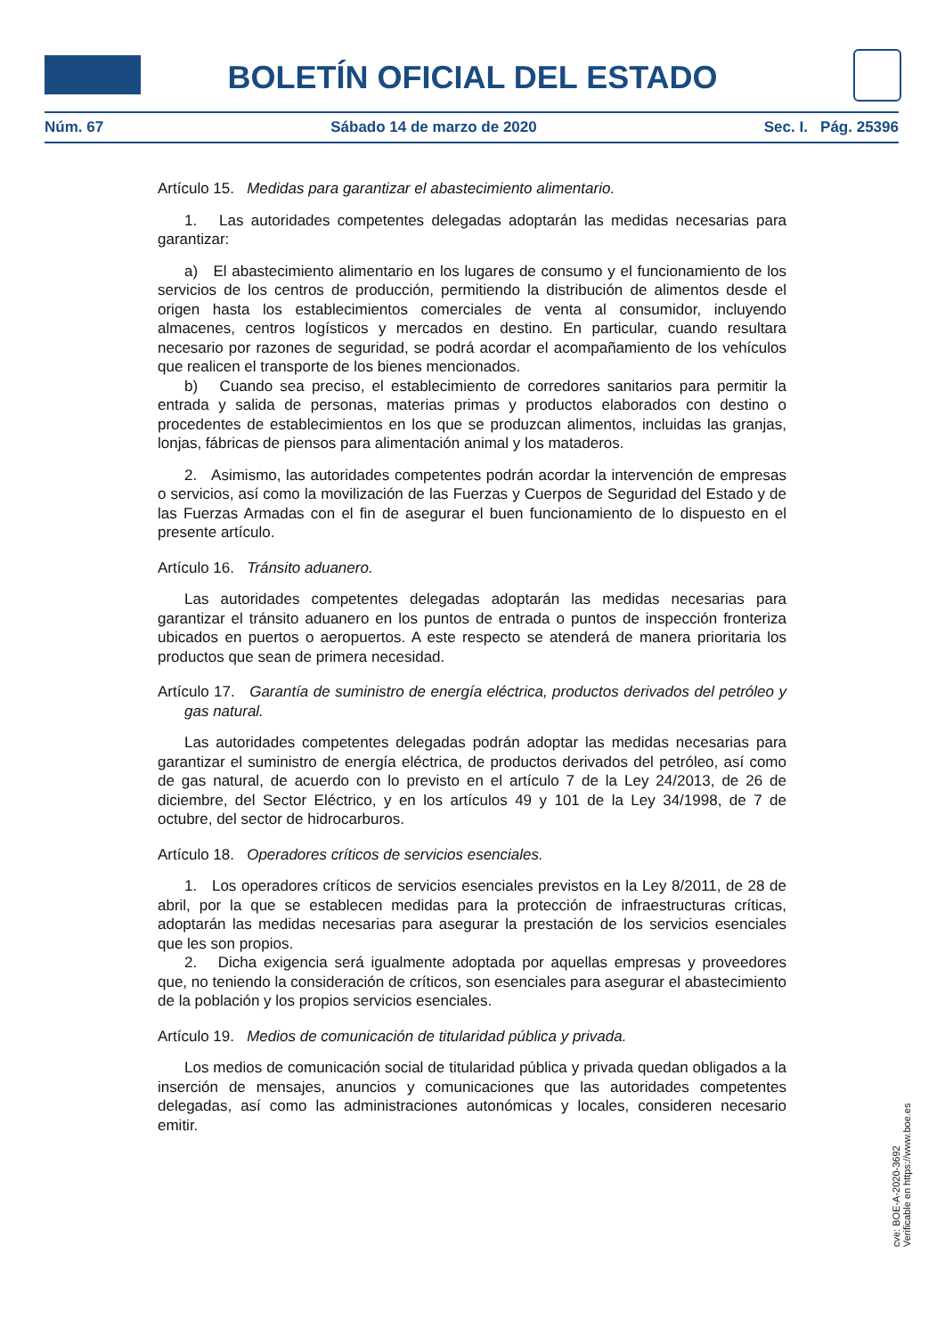BOLETÍN OFICIAL DEL ESTADO
Núm. 67 Sábado 14 de marzo de 2020 Sec. I. Pág. 25396
Artículo 15. Medidas para garantizar el abastecimiento alimentario.
1. Las autoridades competentes delegadas adoptarán las medidas necesarias para garantizar:
a) El abastecimiento alimentario en los lugares de consumo y el funcionamiento de los servicios de los centros de producción, permitiendo la distribución de alimentos desde el origen hasta los establecimientos comerciales de venta al consumidor, incluyendo almacenes, centros logísticos y mercados en destino. En particular, cuando resultara necesario por razones de seguridad, se podrá acordar el acompañamiento de los vehículos que realicen el transporte de los bienes mencionados.
b) Cuando sea preciso, el establecimiento de corredores sanitarios para permitir la entrada y salida de personas, materias primas y productos elaborados con destino o procedentes de establecimientos en los que se produzcan alimentos, incluidas las granjas, lonjas, fábricas de piensos para alimentación animal y los mataderos.
2. Asimismo, las autoridades competentes podrán acordar la intervención de empresas o servicios, así como la movilización de las Fuerzas y Cuerpos de Seguridad del Estado y de las Fuerzas Armadas con el fin de asegurar el buen funcionamiento de lo dispuesto en el presente artículo.
Artículo 16. Tránsito aduanero.
Las autoridades competentes delegadas adoptarán las medidas necesarias para garantizar el tránsito aduanero en los puntos de entrada o puntos de inspección fronteriza ubicados en puertos o aeropuertos. A este respecto se atenderá de manera prioritaria los productos que sean de primera necesidad.
Artículo 17. Garantía de suministro de energía eléctrica, productos derivados del petróleo y gas natural.
Las autoridades competentes delegadas podrán adoptar las medidas necesarias para garantizar el suministro de energía eléctrica, de productos derivados del petróleo, así como de gas natural, de acuerdo con lo previsto en el artículo 7 de la Ley 24/2013, de 26 de diciembre, del Sector Eléctrico, y en los artículos 49 y 101 de la Ley 34/1998, de 7 de octubre, del sector de hidrocarburos.
Artículo 18. Operadores críticos de servicios esenciales.
1. Los operadores críticos de servicios esenciales previstos en la Ley 8/2011, de 28 de abril, por la que se establecen medidas para la protección de infraestructuras críticas, adoptarán las medidas necesarias para asegurar la prestación de los servicios esenciales que les son propios.
2. Dicha exigencia será igualmente adoptada por aquellas empresas y proveedores que, no teniendo la consideración de críticos, son esenciales para asegurar el abastecimiento de la población y los propios servicios esenciales.
Artículo 19. Medios de comunicación de titularidad pública y privada.
Los medios de comunicación social de titularidad pública y privada quedan obligados a la inserción de mensajes, anuncios y comunicaciones que las autoridades competentes delegadas, así como las administraciones autonómicas y locales, consideren necesario emitir.
cve: BOE-A-2020-3692
Verificable en https://www.boe.es